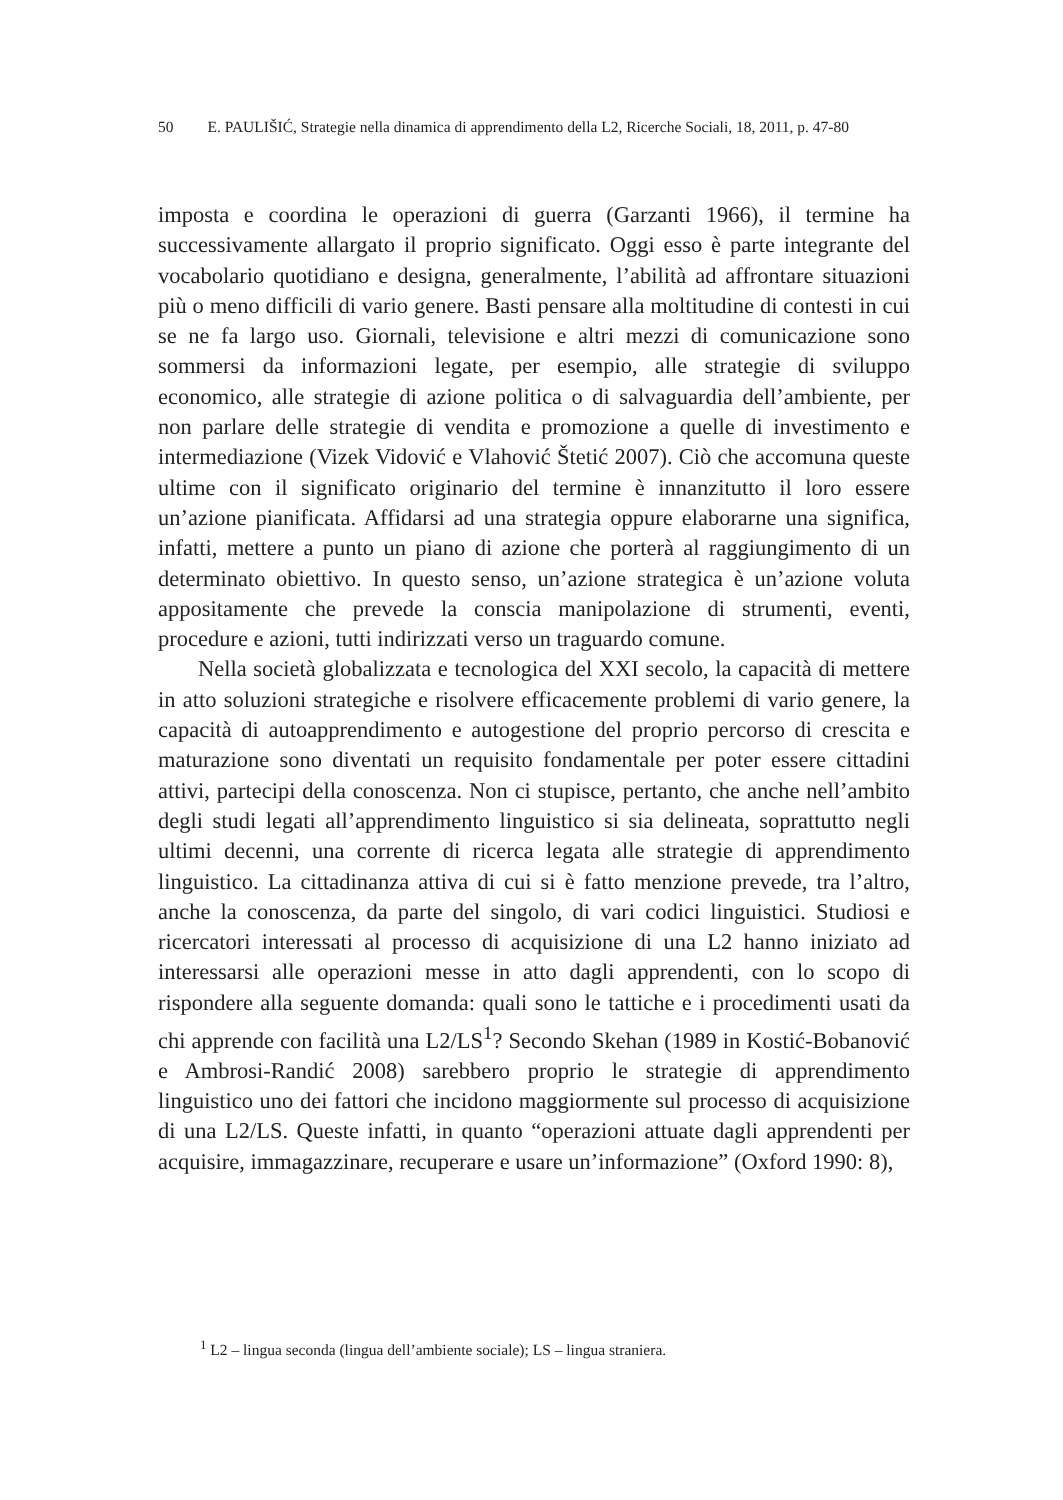50 E. PAULIŠIĆ, Strategie nella dinamica di apprendimento della L2, Ricerche Sociali, 18, 2011, p. 47-80
imposta e coordina le operazioni di guerra (Garzanti 1966), il termine ha successivamente allargato il proprio significato. Oggi esso è parte integrante del vocabolario quotidiano e designa, generalmente, l’abilità ad affrontare situazioni più o meno difficili di vario genere. Basti pensare alla moltitudine di contesti in cui se ne fa largo uso. Giornali, televisione e altri mezzi di comunicazione sono sommersi da informazioni legate, per esempio, alle strategie di sviluppo economico, alle strategie di azione politica o di salvaguardia dell’ambiente, per non parlare delle strategie di vendita e promozione a quelle di investimento e intermediazione (Vizek Vidović e Vlahović Štetić 2007). Ciò che accomuna queste ultime con il significato originario del termine è innanzitutto il loro essere un’azione pianificata. Affidarsi ad una strategia oppure elaborarne una significa, infatti, mettere a punto un piano di azione che porterà al raggiungimento di un determinato obiettivo. In questo senso, un’azione strategica è un’azione voluta appositamente che prevede la conscia manipolazione di strumenti, eventi, procedure e azioni, tutti indirizzati verso un traguardo comune.
Nella società globalizzata e tecnologica del XXI secolo, la capacità di mettere in atto soluzioni strategiche e risolvere efficacemente problemi di vario genere, la capacità di autoapprendimento e autogestione del proprio percorso di crescita e maturazione sono diventati un requisito fondamentale per poter essere cittadini attivi, partecipi della conoscenza. Non ci stupisce, pertanto, che anche nell’ambito degli studi legati all’apprendimento linguistico si sia delineata, soprattutto negli ultimi decenni, una corrente di ricerca legata alle strategie di apprendimento linguistico. La cittadinanza attiva di cui si è fatto menzione prevede, tra l’altro, anche la conoscenza, da parte del singolo, di vari codici linguistici. Studiosi e ricercatori interessati al processo di acquisizione di una L2 hanno iniziato ad interessarsi alle operazioni messe in atto dagli apprendenti, con lo scopo di rispondere alla seguente domanda: quali sono le tattiche e i procedimenti usati da chi apprende con facilità una L2/LS<sup>1</sup>? Secondo Skehan (1989 in Kostić-Bobanović e Ambrosi-Randić 2008) sarebbero proprio le strategie di apprendimento linguistico uno dei fattori che incidono maggiormente sul processo di acquisizione di una L2/LS. Queste infatti, in quanto “operazioni attuate dagli apprendenti per acquisire, immagazzinare, recuperare e usare un’informazione” (Oxford 1990: 8),
<sup>1</sup> L2 – lingua seconda (lingua dell’ambiente sociale); LS – lingua straniera.